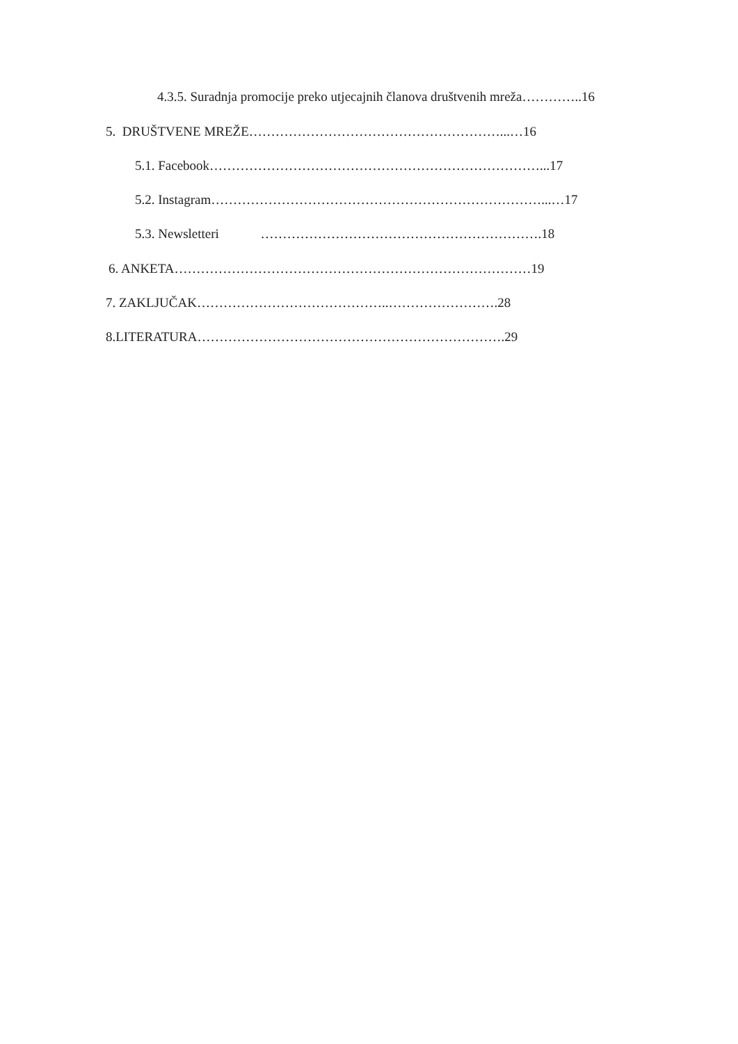4.3.5. Suradnja promocije preko utjecajnih članova društvenih mreža…………..16
5. DRUŠTVENE MREŽE…………………………………………………...…16
5.1. Facebook…………………………………………………………………...17
5.2. Instagram…………………………………………………………………...…17
5.3. Newsletteri ……………………………………………………….18
6. ANKETA………………………………………………………………………19
7. ZAKLJUČAK……………………………………..…………………….28
8.LITERATURA…………………………………………………………….29